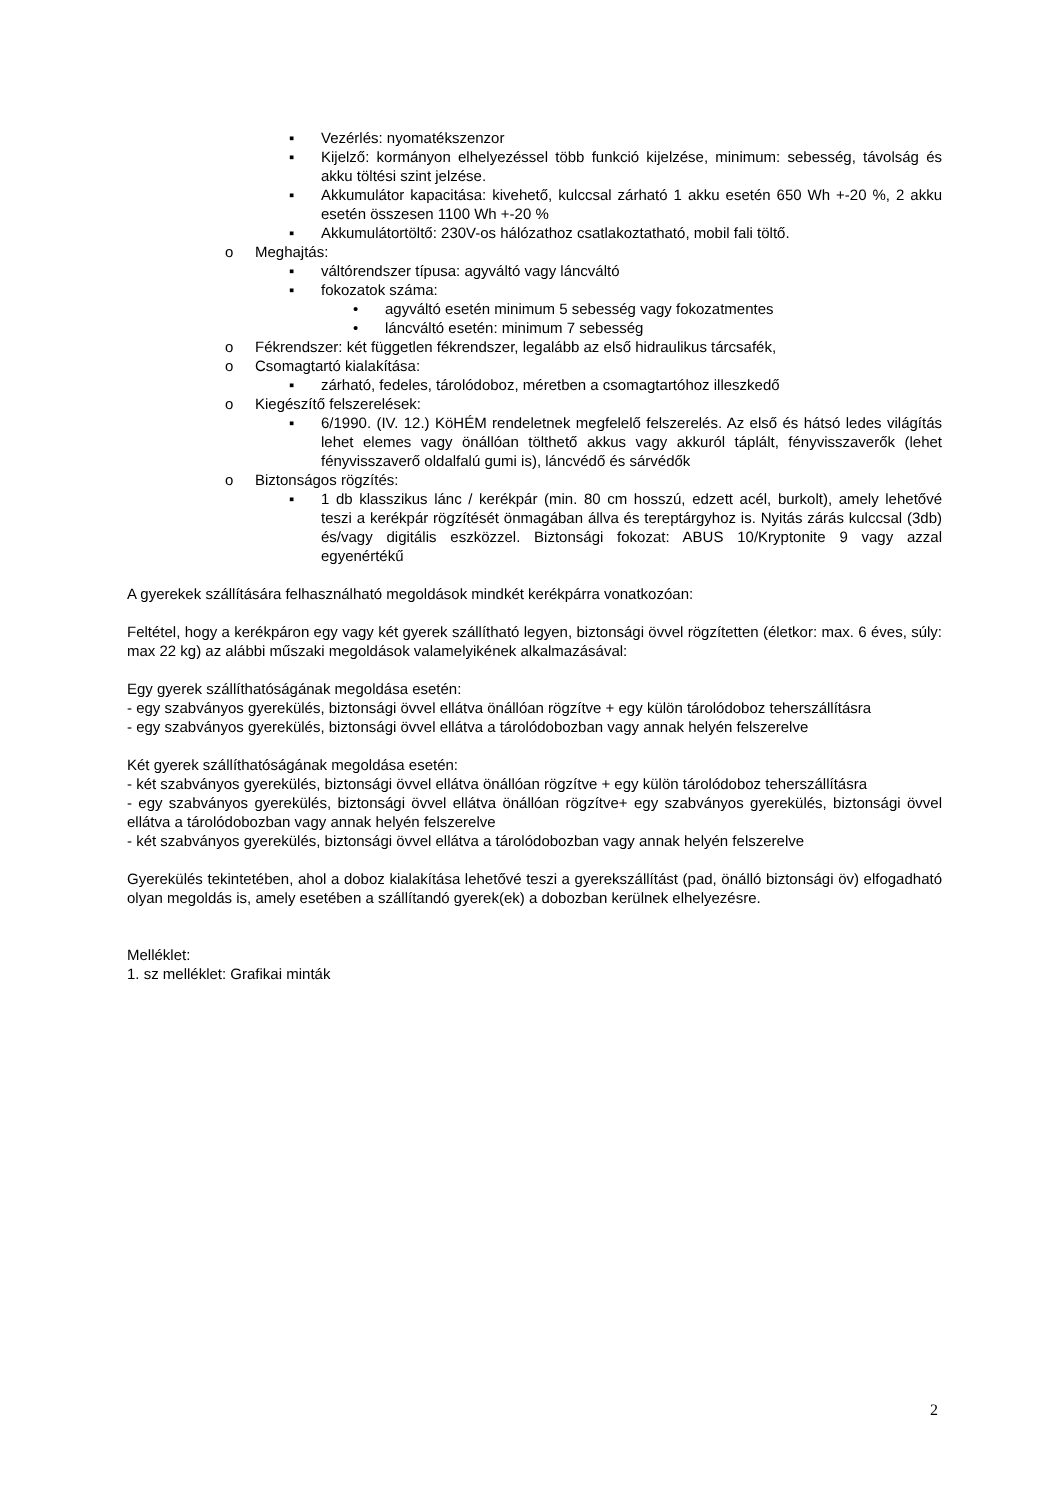▪ Vezérlés: nyomatékszenzor
▪ Kijelző: kormányon elhelyezéssel több funkció kijelzése, minimum: sebesség, távolság és akku töltési szint jelzése.
▪ Akkumulátor kapacitása: kivehető, kulccsal zárható 1 akku esetén 650 Wh +-20 %, 2 akku esetén összesen 1100 Wh +-20 %
▪ Akkumulátortöltő: 230V-os hálózathoz csatlakoztatható, mobil fali töltő.
o Meghajtás:
▪ váltórendszer típusa: agyváltó vagy láncváltó
▪ fokozatok száma:
• agyváltó esetén minimum 5 sebesség vagy fokozatmentes
• láncváltó esetén: minimum 7 sebesség
o Fékrendszer: két független fékrendszer, legalább az első hidraulikus tárcsafék,
o Csomagtartó kialakítása:
▪ zárható, fedeles, tárolódoboz, méretben a csomagtartóhoz illeszkedő
o Kiegészítő felszerelések:
▪ 6/1990. (IV. 12.) KöHÉM rendeletnek megfelelő felszerelés. Az első és hátsó ledes világítás lehet elemes vagy önállóan tölthető akkus vagy akkuról táplált, fényvisszaverők (lehet fényvisszaverő oldalfalú gumi is), láncvédő és sárvédők
o Biztonságos rögzítés:
▪ 1 db klasszikus lánc / kerékpár (min. 80 cm hosszú, edzett acél, burkolt), amely lehetővé teszi a kerékpár rögzítését önmagában állva és tereptárgyhoz is. Nyitás zárás kulccsal (3db) és/vagy digitális eszközzel. Biztonsági fokozat: ABUS 10/Kryptonite 9 vagy azzal egyenértékű
A gyerekek szállítására felhasználható megoldások mindkét kerékpárra vonatkozóan:
Feltétel, hogy a kerékpáron egy vagy két gyerek szállítható legyen, biztonsági övvel rögzítetten (életkor: max. 6 éves, súly: max 22 kg) az alábbi műszaki megoldások valamelyikének alkalmazásával:
Egy gyerek szállíthatóságának megoldása esetén:
- egy szabványos gyerekülés, biztonsági övvel ellátva önállóan rögzítve + egy külön tárolódoboz teherszállításra
- egy szabványos gyerekülés, biztonsági övvel ellátva a tárolódobozban vagy annak helyén felszerelve
Két gyerek szállíthatóságának megoldása esetén:
- két szabványos gyerekülés, biztonsági övvel ellátva önállóan rögzítve + egy külön tárolódoboz teherszállításra
- egy szabványos gyerekülés, biztonsági övvel ellátva önállóan rögzítve+ egy szabványos gyerekülés, biztonsági övvel ellátva a tárolódobozban vagy annak helyén felszerelve
- két szabványos gyerekülés, biztonsági övvel ellátva a tárolódobozban vagy annak helyén felszerelve
Gyerekülés tekintetében, ahol a doboz kialakítása lehetővé teszi a gyerekszállítást (pad, önálló biztonsági öv) elfogadható olyan megoldás is, amely esetében a szállítandó gyerek(ek) a dobozban kerülnek elhelyezésre.
Melléklet:
1. sz melléklet: Grafikai minták
2